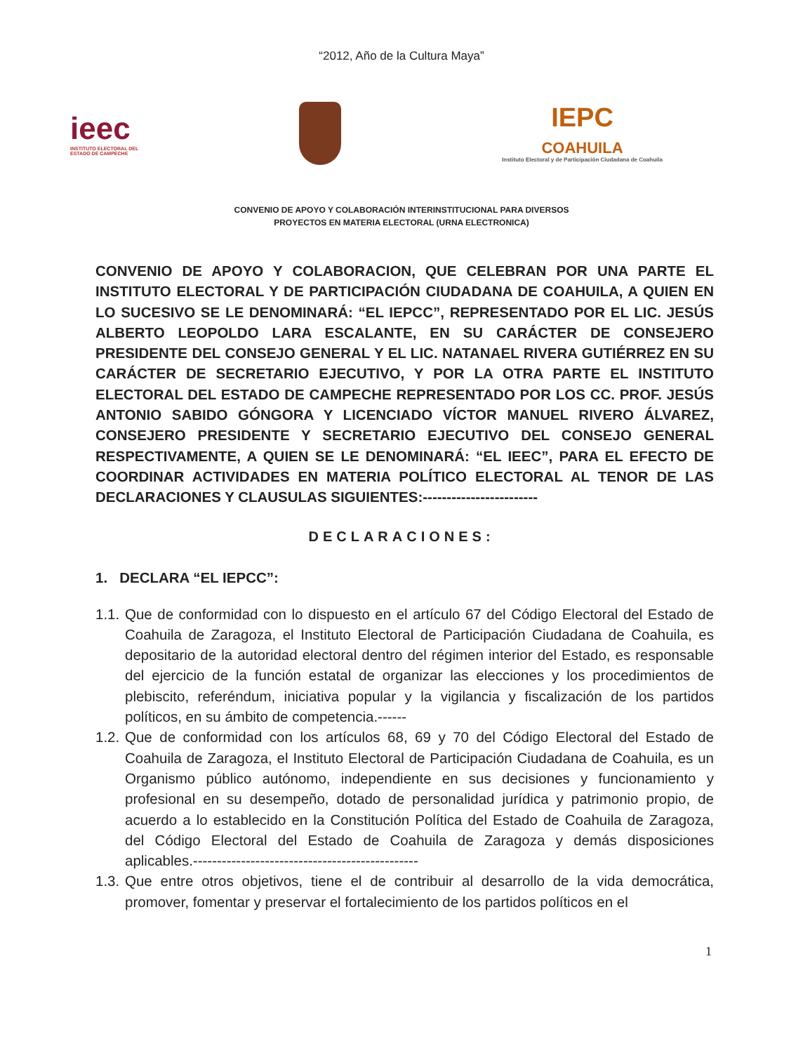“2012, Año de la Cultura Maya”
ieec
INSTITUTO ELECTORAL DEL
ESTADO DE CAMPECHE
IEPC
COAHUILA
Instituto Electoral y de Participación Ciudadana de Coahuila
CONVENIO DE APOYO Y COLABORACIÓN INTERINSTITUCIONAL PARA DIVERSOS
PROYECTOS EN MATERIA ELECTORAL (URNA ELECTRONICA)
CONVENIO DE APOYO Y COLABORACION, QUE CELEBRAN POR UNA PARTE EL INSTITUTO ELECTORAL Y DE PARTICIPACIÓN CIUDADANA DE COAHUILA, A QUIEN EN LO SUCESIVO SE LE DENOMINARÁ: “EL IEPCC”, REPRESENTADO POR EL LIC. JESÚS ALBERTO LEOPOLDO LARA ESCALANTE, EN SU CARÁCTER DE CONSEJERO PRESIDENTE DEL CONSEJO GENERAL Y EL LIC. NATANAEL RIVERA GUTIÉRREZ EN SU CARÁCTER DE SECRETARIO EJECUTIVO, Y POR LA OTRA PARTE EL INSTITUTO ELECTORAL DEL ESTADO DE CAMPECHE REPRESENTADO POR LOS CC. PROF. JESÚS ANTONIO SABIDO GÓNGORA Y LICENCIADO VÍCTOR MANUEL RIVERO ÁLVAREZ, CONSEJERO PRESIDENTE Y SECRETARIO EJECUTIVO DEL CONSEJO GENERAL RESPECTIVAMENTE, A QUIEN SE LE DENOMINARÁ: “EL IEEC”, PARA EL EFECTO DE COORDINAR ACTIVIDADES EN MATERIA POLÍTICO ELECTORAL AL TENOR DE LAS DECLARACIONES Y CLAUSULAS SIGUIENTES:------------------------
DECLARACIONES:
1. DECLARA “EL IEPCC”:
1.1. Que de conformidad con lo dispuesto en el artículo 67 del Código Electoral del Estado de Coahuila de Zaragoza, el Instituto Electoral de Participación Ciudadana de Coahuila, es depositario de la autoridad electoral dentro del régimen interior del Estado, es responsable del ejercicio de la función estatal de organizar las elecciones y los procedimientos de plebiscito, referéndum, iniciativa popular y la vigilancia y fiscalización de los partidos políticos, en su ámbito de competencia.------
1.2. Que de conformidad con los artículos 68, 69 y 70 del Código Electoral del Estado de Coahuila de Zaragoza, el Instituto Electoral de Participación Ciudadana de Coahuila, es un Organismo público autónomo, independiente en sus decisiones y funcionamiento y profesional en su desempeño, dotado de personalidad jurídica y patrimonio propio, de acuerdo a lo establecido en la Constitución Política del Estado de Coahuila de Zaragoza, del Código Electoral del Estado de Coahuila de Zaragoza y demás disposiciones aplicables.-----------------------------------------------
1.3. Que entre otros objetivos, tiene el de contribuir al desarrollo de la vida democrática, promover, fomentar y preservar el fortalecimiento de los partidos políticos en el
1